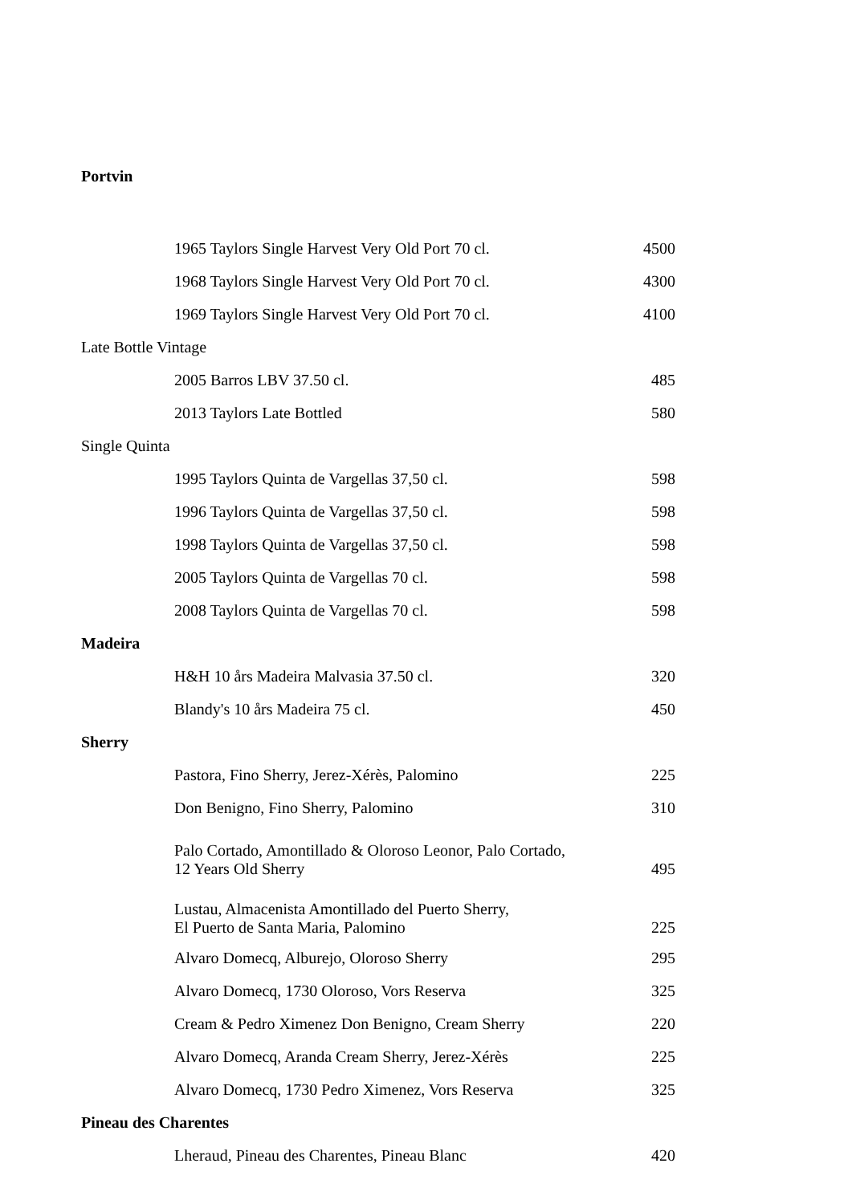Portvin
| 1965 Taylors Single Harvest Very Old Port 70 cl. | 4500 |
| 1968 Taylors Single Harvest Very Old Port 70 cl. | 4300 |
| 1969 Taylors Single Harvest Very Old Port 70 cl. | 4100 |
| Late Bottle Vintage | |
| 2005 Barros LBV 37.50 cl. | 485 |
| 2013 Taylors Late Bottled | 580 |
| Single Quinta | |
| 1995 Taylors Quinta de Vargellas 37,50 cl. | 598 |
| 1996 Taylors Quinta de Vargellas 37,50 cl. | 598 |
| 1998 Taylors Quinta de Vargellas 37,50 cl. | 598 |
| 2005 Taylors Quinta de Vargellas 70 cl. | 598 |
| 2008 Taylors Quinta de Vargellas 70 cl. | 598 |
| Madeira | |
| H&H 10 års Madeira Malvasia 37.50 cl. | 320 |
| Blandy's 10 års Madeira 75 cl. | 450 |
| Sherry | |
| Pastora, Fino Sherry, Jerez-Xérès, Palomino | 225 |
| Don Benigno, Fino Sherry, Palomino | 310 |
| Palo Cortado, Amontillado & Oloroso Leonor, Palo Cortado, 12 Years Old Sherry | 495 |
| Lustau, Almacenista Amontillado del Puerto Sherry, El Puerto de Santa Maria, Palomino | 225 |
| Alvaro Domecq, Alburejo, Oloroso Sherry | 295 |
| Alvaro Domecq, 1730 Oloroso, Vors Reserva | 325 |
| Cream & Pedro Ximenez Don Benigno, Cream Sherry | 220 |
| Alvaro Domecq, Aranda Cream Sherry, Jerez-Xérès | 225 |
| Alvaro Domecq, 1730 Pedro Ximenez, Vors Reserva | 325 |
| Pineau des Charentes | |
| Lheraud, Pineau des Charentes, Pineau Blanc | 420 |